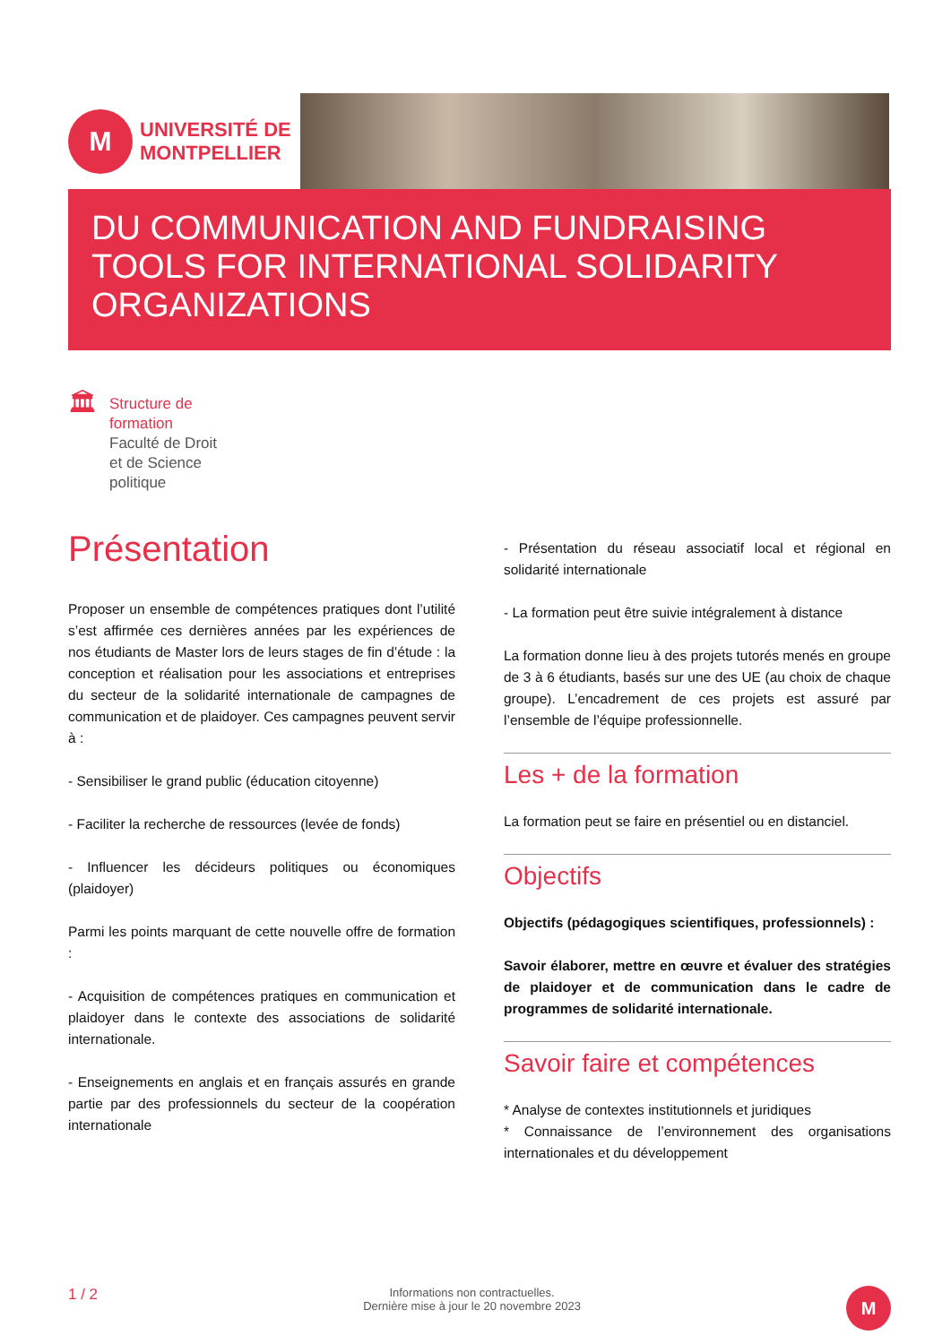M
UNIVERSITÉ DE
MONTPELLIER
DU COMMUNICATION AND FUNDRAISING TOOLS FOR INTERNATIONAL SOLIDARITY ORGANIZATIONS
🏛
Structure de
formation
Faculté de Droit
et de Science
politique
Présentation
Proposer un ensemble de compétences pratiques dont l’utilité s’est affirmée ces dernières années par les expériences de nos étudiants de Master lors de leurs stages de fin d’étude : la conception et réalisation pour les associations et entreprises du secteur de la solidarité internationale de campagnes de communication et de plaidoyer. Ces campagnes peuvent servir à :
- Sensibiliser le grand public (éducation citoyenne)
- Faciliter la recherche de ressources (levée de fonds)
- Influencer les décideurs politiques ou économiques (plaidoyer)
Parmi les points marquant de cette nouvelle offre de formation :
- Acquisition de compétences pratiques en communication et plaidoyer dans le contexte des associations de solidarité internationale.
- Enseignements en anglais et en français assurés en grande partie par des professionnels du secteur de la coopération internationale
- Présentation du réseau associatif local et régional en solidarité internationale
- La formation peut être suivie intégralement à distance
La formation donne lieu à des projets tutorés menés en groupe de 3 à 6 étudiants, basés sur une des UE (au choix de chaque groupe). L’encadrement de ces projets est assuré par l’ensemble de l’équipe professionnelle.
Les + de la formation
La formation peut se faire en présentiel ou en distanciel.
Objectifs
Objectifs (pédagogiques scientifiques, professionnels) :
Savoir élaborer, mettre en œuvre et évaluer des stratégies de plaidoyer et de communication dans le cadre de programmes de solidarité internationale.
Savoir faire et compétences
* Analyse de contextes institutionnels et juridiques
* Connaissance de l’environnement des organisations internationales et du développement
1 / 2
Informations non contractuelles.
Dernière mise à jour le 20 novembre 2023
M